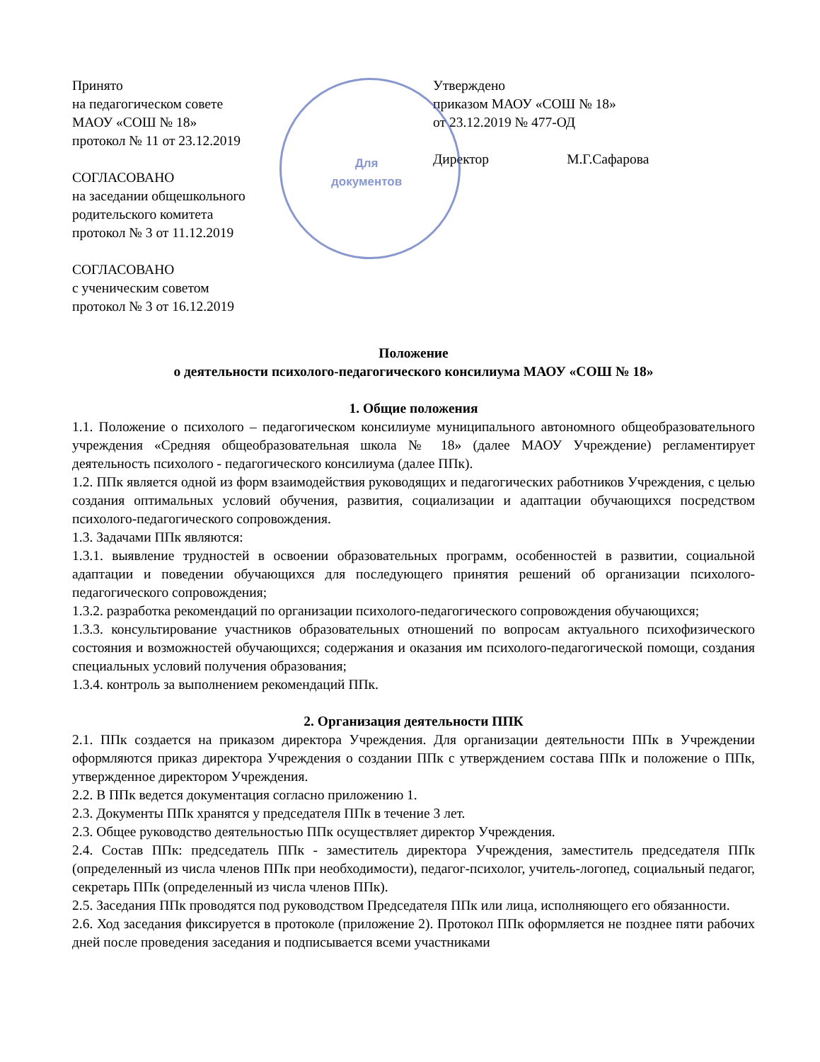Для
документов
Принято
на педагогическом совете
МАОУ «СОШ № 18»
протокол № 11 от 23.12.2019
СОГЛАСОВАНО
на заседании общешкольного
родительского комитета
протокол № 3 от 11.12.2019
СОГЛАСОВАНО
с ученическим советом
протокол № 3 от 16.12.2019
Утверждено
приказом МАОУ «СОШ № 18»
от 23.12.2019 № 477-ОД
Директор М.Г.Сафарова
Положение
о деятельности психолого-педагогического консилиума МАОУ «СОШ № 18»
1. Общие положения
1.1. Положение о психолого – педагогическом консилиуме муниципального автономного общеобразовательного учреждения «Средняя общеобразовательная школа № 18» (далее МАОУ Учреждение) регламентирует деятельность психолого - педагогического консилиума (далее ППк).
1.2. ППк является одной из форм взаимодействия руководящих и педагогических работников Учреждения, с целью создания оптимальных условий обучения, развития, социализации и адаптации обучающихся посредством психолого-педагогического сопровождения.
1.3. Задачами ППк являются:
1.3.1. выявление трудностей в освоении образовательных программ, особенностей в развитии, социальной адаптации и поведении обучающихся для последующего принятия решений об организации психолого-педагогического сопровождения;
1.3.2. разработка рекомендаций по организации психолого-педагогического сопровождения обучающихся;
1.3.3. консультирование участников образовательных отношений по вопросам актуального психофизического состояния и возможностей обучающихся; содержания и оказания им психолого-педагогической помощи, создания специальных условий получения образования;
1.3.4. контроль за выполнением рекомендаций ППк.
2. Организация деятельности ППК
2.1. ППк создается на приказом директора Учреждения. Для организации деятельности ППк в Учреждении оформляются приказ директора Учреждения о создании ППк с утверждением состава ППк и положение о ППк, утвержденное директором Учреждения.
2.2. В ППк ведется документация согласно приложению 1.
2.3. Документы ППк хранятся у председателя ППк в течение 3 лет.
2.3. Общее руководство деятельностью ППк осуществляет директор Учреждения.
2.4. Состав ППк: председатель ППк - заместитель директора Учреждения, заместитель председателя ППк (определенный из числа членов ППк при необходимости), педагог-психолог, учитель-логопед, социальный педагог, секретарь ППк (определенный из числа членов ППк).
2.5. Заседания ППк проводятся под руководством Председателя ППк или лица, исполняющего его обязанности.
2.6. Ход заседания фиксируется в протоколе (приложение 2). Протокол ППк оформляется не позднее пяти рабочих дней после проведения заседания и подписывается всеми участниками